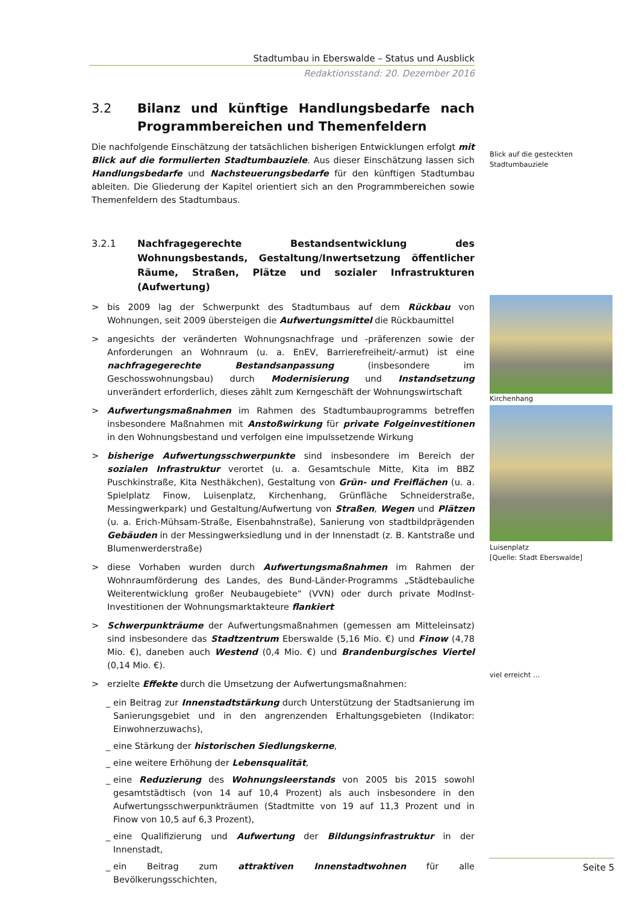Stadtumbau in Eberswalde – Status und Ausblick
Redaktionsstand: 20. Dezember 2016
3.2 Bilanz und künftige Handlungsbedarfe nach Programmbereichen und Themenfeldern
Die nachfolgende Einschätzung der tatsächlichen bisherigen Entwicklungen erfolgt mit Blick auf die formulierten Stadtumbauziele. Aus dieser Einschätzung lassen sich Handlungsbedarfe und Nachsteuerungsbedarfe für den künftigen Stadtumbau ableiten. Die Gliederung der Kapitel orientiert sich an den Programmbereichen sowie Themenfeldern des Stadtumbaus.
3.2.1 Nachfragegerechte Bestandsentwicklung des Wohnungsbestands, Gestaltung/Inwertsetzung öffentlicher Räume, Straßen, Plätze und sozialer Infrastrukturen (Aufwertung)
> bis 2009 lag der Schwerpunkt des Stadtumbaus auf dem Rückbau von Wohnungen, seit 2009 übersteigen die Aufwertungsmittel die Rückbaumittel
> angesichts der veränderten Wohnungsnachfrage und -präferenzen sowie der Anforderungen an Wohnraum (u. a. EnEV, Barrierefreiheit/-armut) ist eine nachfragegerechte Bestandsanpassung (insbesondere im Geschosswohnungsbau) durch Modernisierung und Instandsetzung unverändert erforderlich, dieses zählt zum Kerngeschäft der Wohnungswirtschaft
> Aufwertungsmaßnahmen im Rahmen des Stadtumbauprogramms betreffen insbesondere Maßnahmen mit Anstoßwirkung für private Folgeinvestitionen in den Wohnungsbestand und verfolgen eine impulssetzende Wirkung
> bisherige Aufwertungsschwerpunkte sind insbesondere im Bereich der sozialen Infrastruktur verortet (u. a. Gesamtschule Mitte, Kita im BBZ Puschkinstraße, Kita Nesthäkchen), Gestaltung von Grün- und Freiflächen (u. a. Spielplatz Finow, Luisenplatz, Kirchenhang, Grünfläche Schneiderstraße, Messingwerkpark) und Gestaltung/Aufwertung von Straßen, Wegen und Plätzen (u. a. Erich-Mühsam-Straße, Eisenbahnstraße), Sanierung von stadtbildprägenden Gebäuden in der Messingwerksiedlung und in der Innenstadt (z. B. Kantstraße und Blumenwerderstraße)
> diese Vorhaben wurden durch Aufwertungsmaßnahmen im Rahmen der Wohnraumförderung des Landes, des Bund-Länder-Programms „Städtebauliche Weiterentwicklung großer Neubaugebiete“ (VVN) oder durch private ModInst-Investitionen der Wohnungsmarktakteure flankiert
> Schwerpunkträume der Aufwertungsmaßnahmen (gemessen am Mitteleinsatz) sind insbesondere das Stadtzentrum Eberswalde (5,16 Mio. €) und Finow (4,78 Mio. €), daneben auch Westend (0,4 Mio. €) und Brandenburgisches Viertel (0,14 Mio. €).
> erzielte Effekte durch die Umsetzung der Aufwertungsmaßnahmen:
_ ein Beitrag zur Innenstadtstärkung durch Unterstützung der Stadtsanierung im Sanierungsgebiet und in den angrenzenden Erhaltungsgebieten (Indikator: Einwohnerzuwachs),
_ eine Stärkung der historischen Siedlungskerne,
_ eine weitere Erhöhung der Lebensqualität,
_ eine Reduzierung des Wohnungsleerstands von 2005 bis 2015 sowohl gesamtstädtisch (von 14 auf 10,4 Prozent) als auch insbesondere in den Aufwertungsschwerpunkträumen (Stadtmitte von 19 auf 11,3 Prozent und in Finow von 10,5 auf 6,3 Prozent),
_ eine Qualifizierung und Aufwertung der Bildungsinfrastruktur in der Innenstadt,
_ ein Beitrag zum attraktiven Innenstadtwohnen für alle Bevölkerungsschichten,
Blick auf die gesteckten Stadtumbauziele
Kirchenhang
Luisenplatz
[Quelle: Stadt Eberswalde]
viel erreicht …
Seite 5